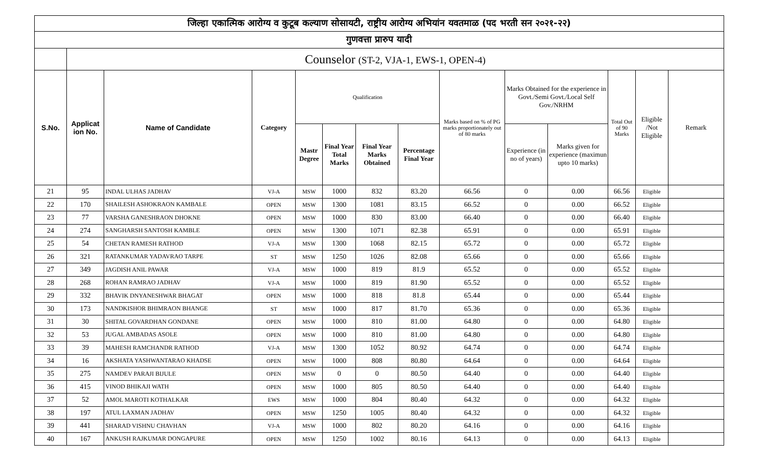| जिल्हा एकात्मिक आरोग्य व कुटूब कल्याण सोसायटी, राष्ट्रीय आरोग्य अभियांन यवतमाळ (पद भरती सन २०२१-२२) | | | | | | | | | | | | | |
| गुणवत्ता प्रारुप यादी | | | | | | | | | | | | | |
| | Counselor (ST-2, VJA-1, EWS-1, OPEN-4) | | | | | | | | | | | | |
| S.No. | Applicat ion No. | Name of Candidate | Category | Qualification | | | | Marks based on % of PG marks proportionately out of 80 marks | Marks Obtained for the experience in Govt./Semi Govt./Local Self Gov./NRHM | | Total Out of 90 Marks | Eligible /Not Eligible | Remark |
| | | | | Mastr Degree | Final Year Total Marks | Final Year Marks Obtained | Percentage Final Year | | Experience (in no of years) | Marks given for experience (maximun upto 10 marks) | | | |
| 21 | 95 | INDAL ULHAS JADHAV | VJ-A | MSW | 1000 | 832 | 83.20 | 66.56 | 0 | 0.00 | 66.56 | Eligible | |
| 22 | 170 | SHAILESH ASHOKRAON KAMBALE | OPEN | MSW | 1300 | 1081 | 83.15 | 66.52 | 0 | 0.00 | 66.52 | Eligible | |
| 23 | 77 | VARSHA GANESHRAON DHOKNE | OPEN | MSW | 1000 | 830 | 83.00 | 66.40 | 0 | 0.00 | 66.40 | Eligible | |
| 24 | 274 | SANGHARSH SANTOSH KAMBLE | OPEN | MSW | 1300 | 1071 | 82.38 | 65.91 | 0 | 0.00 | 65.91 | Eligible | |
| 25 | 54 | CHETAN RAMESH RATHOD | VJ-A | MSW | 1300 | 1068 | 82.15 | 65.72 | 0 | 0.00 | 65.72 | Eligible | |
| 26 | 321 | RATANKUMAR YADAVRAO TARPE | ST | MSW | 1250 | 1026 | 82.08 | 65.66 | 0 | 0.00 | 65.66 | Eligible | |
| 27 | 349 | JAGDISH ANIL PAWAR | VJ-A | MSW | 1000 | 819 | 81.9 | 65.52 | 0 | 0.00 | 65.52 | Eligible | |
| 28 | 268 | ROHAN RAMRAO JADHAV | VJ-A | MSW | 1000 | 819 | 81.90 | 65.52 | 0 | 0.00 | 65.52 | Eligible | |
| 29 | 332 | BHAVIK DNYANESHWAR BHAGAT | OPEN | MSW | 1000 | 818 | 81.8 | 65.44 | 0 | 0.00 | 65.44 | Eligible | |
| 30 | 173 | NANDKISHOR BHIMRAON BHANGE | ST | MSW | 1000 | 817 | 81.70 | 65.36 | 0 | 0.00 | 65.36 | Eligible | |
| 31 | 30 | SHITAL GOVARDHAN GONDANE | OPEN | MSW | 1000 | 810 | 81.00 | 64.80 | 0 | 0.00 | 64.80 | Eligible | |
| 32 | 53 | JUGAL AMBADAS ASOLE | OPEN | MSW | 1000 | 810 | 81.00 | 64.80 | 0 | 0.00 | 64.80 | Eligible | |
| 33 | 39 | MAHESH RAMCHANDR RATHOD | VJ-A | MSW | 1300 | 1052 | 80.92 | 64.74 | 0 | 0.00 | 64.74 | Eligible | |
| 34 | 16 | AKSHATA YASHWANTARAO KHADSE | OPEN | MSW | 1000 | 808 | 80.80 | 64.64 | 0 | 0.00 | 64.64 | Eligible | |
| 35 | 275 | NAMDEV PARAJI BIJULE | OPEN | MSW | 0 | 0 | 80.50 | 64.40 | 0 | 0.00 | 64.40 | Eligible | |
| 36 | 415 | VINOD BHIKAJI WATH | OPEN | MSW | 1000 | 805 | 80.50 | 64.40 | 0 | 0.00 | 64.40 | Eligible | |
| 37 | 52 | AMOL MAROTI KOTHALKAR | EWS | MSW | 1000 | 804 | 80.40 | 64.32 | 0 | 0.00 | 64.32 | Eligible | |
| 38 | 197 | ATUL LAXMAN JADHAV | OPEN | MSW | 1250 | 1005 | 80.40 | 64.32 | 0 | 0.00 | 64.32 | Eligible | |
| 39 | 441 | SHARAD VISHNU CHAVHAN | VJ-A | MSW | 1000 | 802 | 80.20 | 64.16 | 0 | 0.00 | 64.16 | Eligible | |
| 40 | 167 | ANKUSH RAJKUMAR DONGAPURE | OPEN | MSW | 1250 | 1002 | 80.16 | 64.13 | 0 | 0.00 | 64.13 | Eligible | |